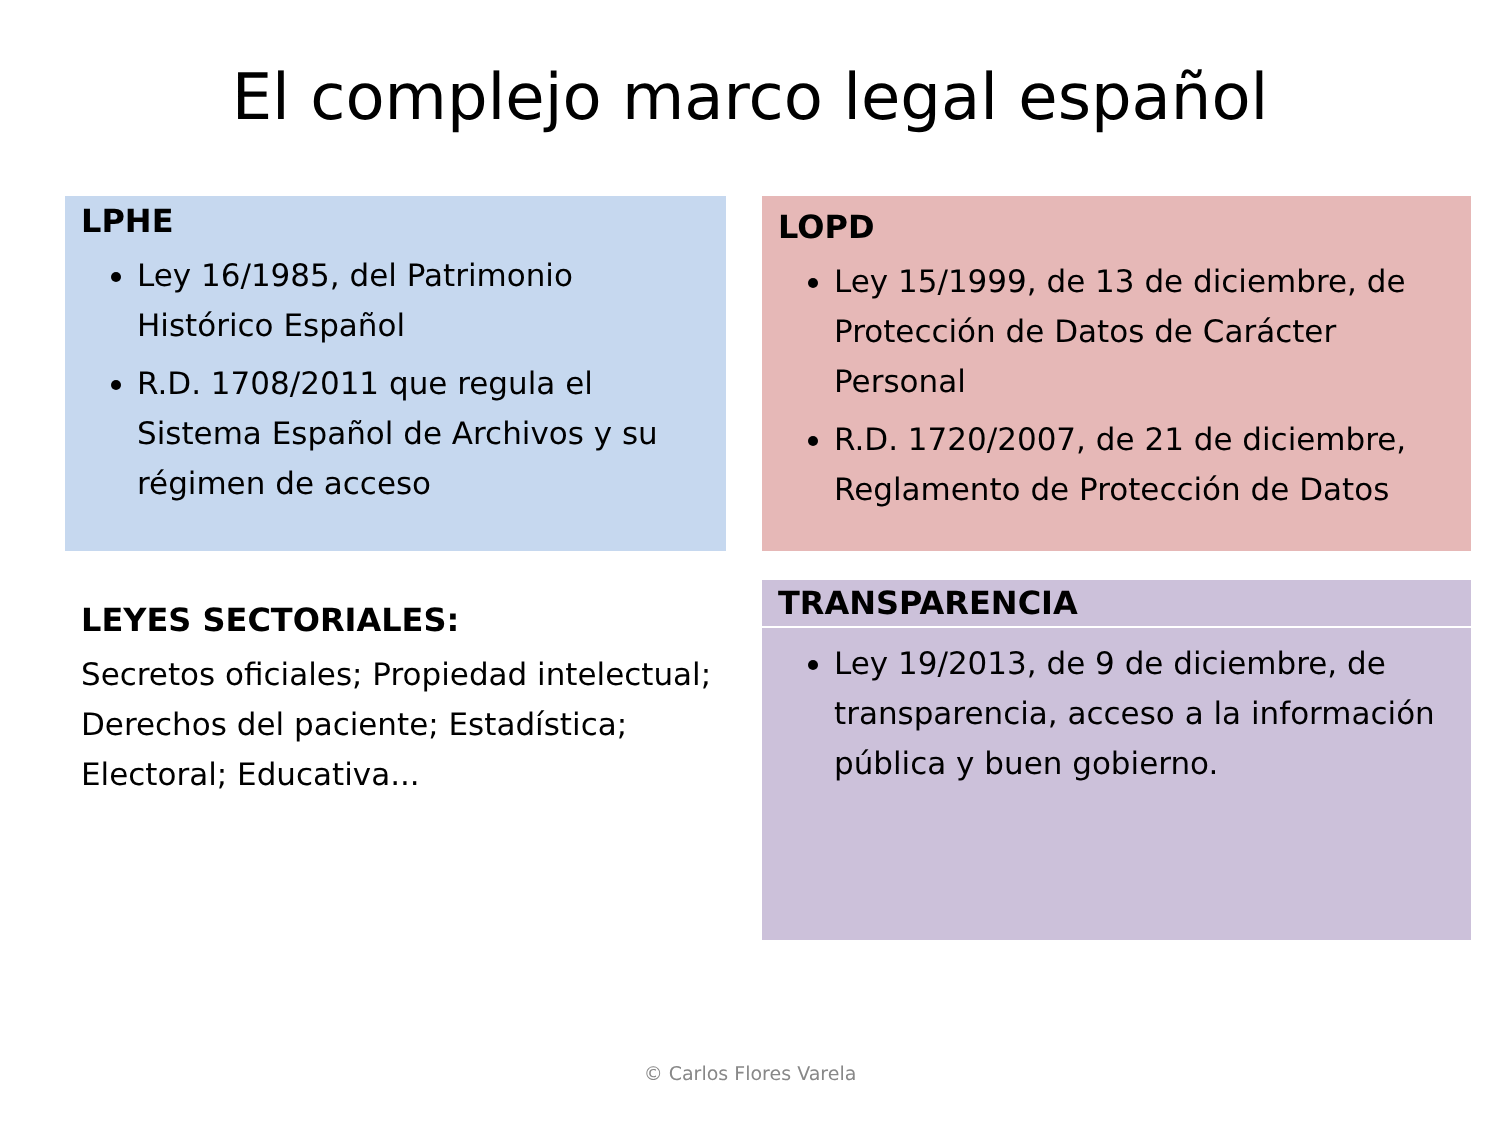El complejo marco legal español
LPHE
Ley 16/1985, del Patrimonio Histórico Español
R.D. 1708/2011 que regula el Sistema Español de Archivos y su régimen de acceso
LOPD
Ley 15/1999, de 13 de diciembre, de Protección de Datos de Carácter Personal
R.D. 1720/2007, de 21 de diciembre, Reglamento de Protección de Datos
LEYES SECTORIALES:
Secretos oficiales; Propiedad intelectual; Derechos del paciente; Estadística; Electoral; Educativa...
TRANSPARENCIA
Ley 19/2013, de 9 de diciembre, de transparencia, acceso a la información pública y buen gobierno.
© Carlos Flores Varela